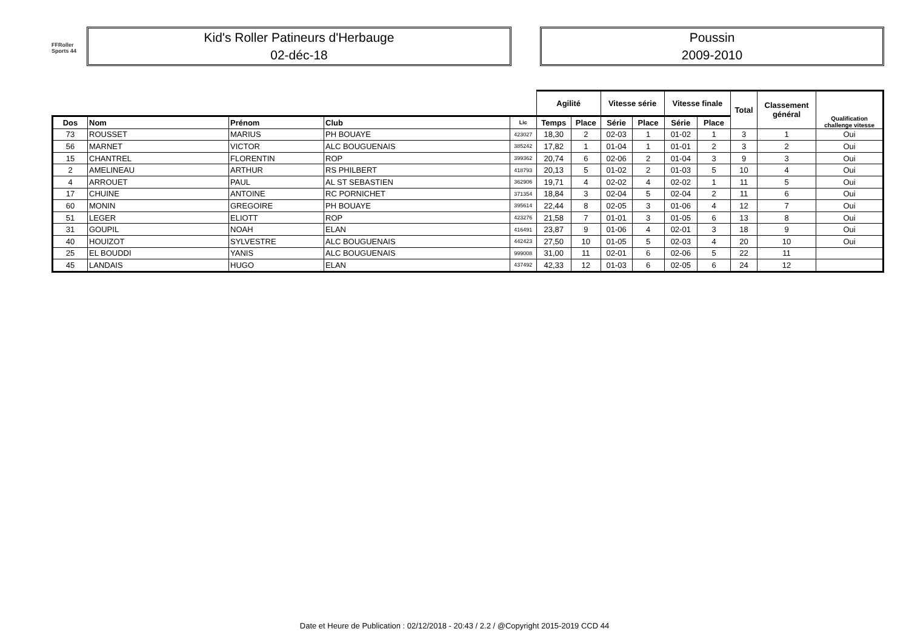FFRoller Sports 44
Kid's Roller Patineurs d'Herbauge
02-déc-18
Poussin
2009-2010
| | | | | | Agilité | | Vitesse série | | Vitesse finale | | Total | Classement général | Qualification challenge vitesse |
| --- | --- | --- | --- | --- | --- | --- | --- | --- | --- | --- | --- | --- | --- |
| Dos | Nom | Prénom | Club | Lic | Temps | Place | Série | Place | Série | Place | | | |
| 73 | ROUSSET | MARIUS | PH BOUAYE | 423027 | 18,30 | 2 | 02-03 | 1 | 01-02 | 1 | 3 | 1 | Oui |
| 56 | MARNET | VICTOR | ALC BOUGUENAIS | 385242 | 17,82 | 1 | 01-04 | 1 | 01-01 | 2 | 3 | 2 | Oui |
| 15 | CHANTREL | FLORENTIN | ROP | 399362 | 20,74 | 6 | 02-06 | 2 | 01-04 | 3 | 9 | 3 | Oui |
| 2 | AMELINEAU | ARTHUR | RS PHILBERT | 418793 | 20,13 | 5 | 01-02 | 2 | 01-03 | 5 | 10 | 4 | Oui |
| 4 | ARROUET | PAUL | AL ST SEBASTIEN | 362906 | 19,71 | 4 | 02-02 | 4 | 02-02 | 1 | 11 | 5 | Oui |
| 17 | CHUINE | ANTOINE | RC PORNICHET | 371354 | 18,84 | 3 | 02-04 | 5 | 02-04 | 2 | 11 | 6 | Oui |
| 60 | MONIN | GREGOIRE | PH BOUAYE | 395614 | 22,44 | 8 | 02-05 | 3 | 01-06 | 4 | 12 | 7 | Oui |
| 51 | LEGER | ELIOTT | ROP | 423276 | 21,58 | 7 | 01-01 | 3 | 01-05 | 6 | 13 | 8 | Oui |
| 31 | GOUPIL | NOAH | ELAN | 416491 | 23,87 | 9 | 01-06 | 4 | 02-01 | 3 | 18 | 9 | Oui |
| 40 | HOUIZOT | SYLVESTRE | ALC BOUGUENAIS | 442423 | 27,50 | 10 | 01-05 | 5 | 02-03 | 4 | 20 | 10 | Oui |
| 25 | EL BOUDDI | YANIS | ALC BOUGUENAIS | 999008 | 31,00 | 11 | 02-01 | 6 | 02-06 | 5 | 22 | 11 | |
| 45 | LANDAIS | HUGO | ELAN | 437492 | 42,33 | 12 | 01-03 | 6 | 02-05 | 6 | 24 | 12 | |
Date et Heure de Publication : 02/12/2018 - 20:43 / 2.2 / @Copyright 2015-2019 CCD 44